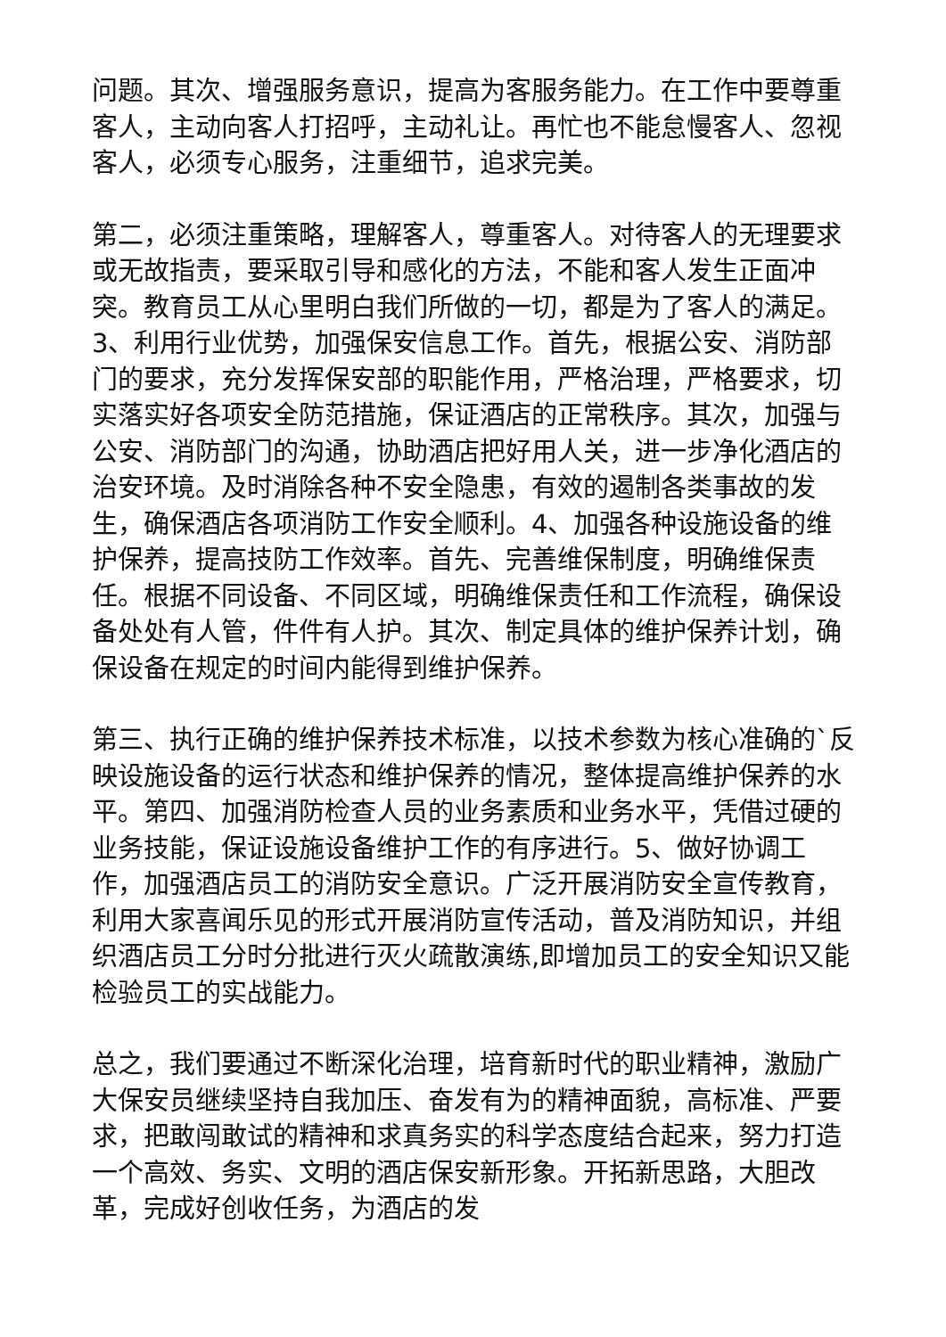问题。其次、增强服务意识，提高为客服务能力。在工作中要尊重客人，主动向客人打招呼，主动礼让。再忙也不能怠慢客人、忽视客人，必须专心服务，注重细节，追求完美。
第二，必须注重策略，理解客人，尊重客人。对待客人的无理要求或无故指责，要采取引导和感化的方法，不能和客人发生正面冲突。教育员工从心里明白我们所做的一切，都是为了客人的满足。3、利用行业优势，加强保安信息工作。首先，根据公安、消防部门的要求，充分发挥保安部的职能作用，严格治理，严格要求，切实落实好各项安全防范措施，保证酒店的正常秩序。其次，加强与公安、消防部门的沟通，协助酒店把好用人关，进一步净化酒店的治安环境。及时消除各种不安全隐患，有效的遏制各类事故的发生，确保酒店各项消防工作安全顺利。4、加强各种设施设备的维护保养，提高技防工作效率。首先、完善维保制度，明确维保责任。根据不同设备、不同区域，明确维保责任和工作流程，确保设备处处有人管，件件有人护。其次、制定具体的维护保养计划，确保设备在规定的时间内能得到维护保养。
第三、执行正确的维护保养技术标准，以技术参数为核心准确的`反映设施设备的运行状态和维护保养的情况，整体提高维护保养的水平。第四、加强消防检查人员的业务素质和业务水平，凭借过硬的业务技能，保证设施设备维护工作的有序进行。5、做好协调工作，加强酒店员工的消防安全意识。广泛开展消防安全宣传教育，利用大家喜闻乐见的形式开展消防宣传活动，普及消防知识，并组织酒店员工分时分批进行灭火疏散演练,即增加员工的安全知识又能检验员工的实战能力。
总之，我们要通过不断深化治理，培育新时代的职业精神，激励广大保安员继续坚持自我加压、奋发有为的精神面貌，高标准、严要求，把敢闯敢试的精神和求真务实的科学态度结合起来，努力打造一个高效、务实、文明的酒店保安新形象。开拓新思路，大胆改革，完成好创收任务，为酒店的发